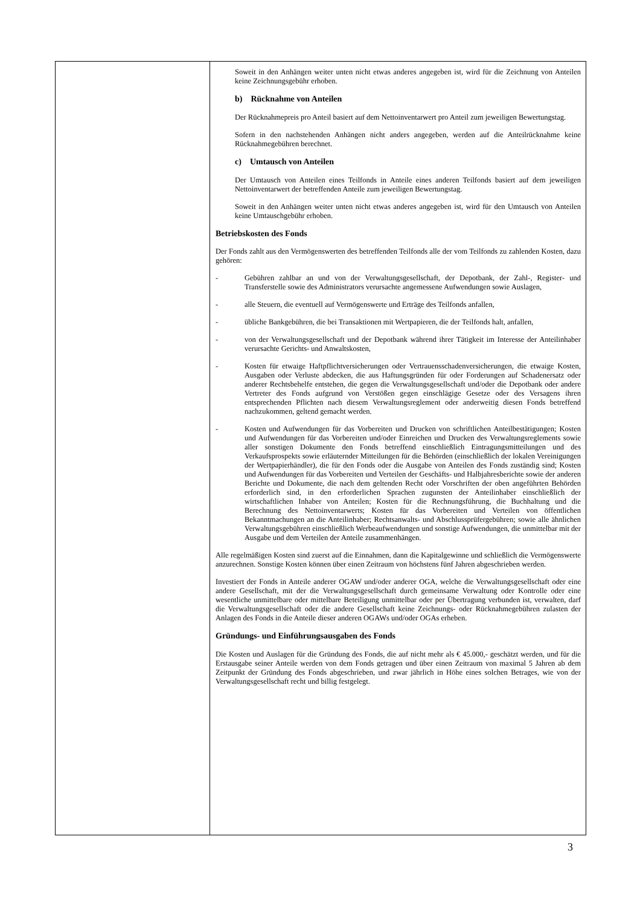Soweit in den Anhängen weiter unten nicht etwas anderes angegeben ist, wird für die Zeichnung von Anteilen keine Zeichnungsgebühr erhoben.
b) Rücknahme von Anteilen
Der Rücknahmepreis pro Anteil basiert auf dem Nettoinventarwert pro Anteil zum jeweiligen Bewertungstag.
Sofern in den nachstehenden Anhängen nicht anders angegeben, werden auf die Anteilrücknahme keine Rücknahmegebühren berechnet.
c) Umtausch von Anteilen
Der Umtausch von Anteilen eines Teilfonds in Anteile eines anderen Teilfonds basiert auf dem jeweiligen Nettoinventarwert der betreffenden Anteile zum jeweiligen Bewertungstag.
Soweit in den Anhängen weiter unten nicht etwas anderes angegeben ist, wird für den Umtausch von Anteilen keine Umtauschgebühr erhoben.
Betriebskosten des Fonds
Der Fonds zahlt aus den Vermögenswerten des betreffenden Teilfonds alle der vom Teilfonds zu zahlenden Kosten, dazu gehören:
- Gebühren zahlbar an und von der Verwaltungsgesellschaft, der Depotbank, der Zahl-, Register- und Transferstelle sowie des Administrators verursachte angemessene Aufwendungen sowie Auslagen,
- alle Steuern, die eventuell auf Vermögenswerte und Erträge des Teilfonds anfallen,
- übliche Bankgebühren, die bei Transaktionen mit Wertpapieren, die der Teilfonds halt, anfallen,
- von der Verwaltungsgesellschaft und der Depotbank während ihrer Tätigkeit im Interesse der Anteilinhaber verursachte Gerichts- und Anwaltskosten,
- Kosten für etwaige Haftpflichtversicherungen oder Vertrauensschadenversicherungen, die etwaige Kosten, Ausgaben oder Verluste abdecken, die aus Haftungsgründen für oder Forderungen auf Schadenersatz oder anderer Rechtsbehelfe entstehen, die gegen die Verwaltungsgesellschaft und/oder die Depotbank oder andere Vertreter des Fonds aufgrund von Verstößen gegen einschlägige Gesetze oder des Versagens ihren entsprechenden Pflichten nach diesem Verwaltungsreglement oder anderweitig diesen Fonds betreffend nachzukommen, geltend gemacht werden.
- Kosten und Aufwendungen für das Vorbereiten und Drucken von schriftlichen Anteilbestätigungen; Kosten und Aufwendungen für das Vorbereiten und/oder Einreichen und Drucken des Verwaltungsreglements sowie aller sonstigen Dokumente den Fonds betreffend einschließlich Eintragungsmitteilungen und des Verkaufsprospekts sowie erläuternder Mitteilungen für die Behörden (einschließlich der lokalen Vereinigungen der Wertpapierhändler), die für den Fonds oder die Ausgabe von Anteilen des Fonds zuständig sind; Kosten und Aufwendungen für das Vorbereiten und Verteilen der Geschäfts- und Halbjahresberichte sowie der anderen Berichte und Dokumente, die nach dem geltenden Recht oder Vorschriften der oben angeführten Behörden erforderlich sind, in den erforderlichen Sprachen zugunsten der Anteilinhaber einschließlich der wirtschaftlichen Inhaber von Anteilen; Kosten für die Rechnungsführung, die Buchhaltung und die Berechnung des Nettoinventarwerts; Kosten für das Vorbereiten und Verteilen von öffentlichen Bekanntmachungen an die Anteilinhaber; Rechtsanwalts- und Abschlussprüfergebühren; sowie alle ähnlichen Verwaltungsgebühren einschließlich Werbeaufwendungen und sonstige Aufwendungen, die unmittelbar mit der Ausgabe und dem Verteilen der Anteile zusammenhängen.
Alle regelmäßigen Kosten sind zuerst auf die Einnahmen, dann die Kapitalgewinne und schließlich die Vermögenswerte anzurechnen. Sonstige Kosten können über einen Zeitraum von höchstens fünf Jahren abgeschrieben werden.
Investiert der Fonds in Anteile anderer OGAW und/oder anderer OGA, welche die Verwaltungsgesellschaft oder eine andere Gesellschaft, mit der die Verwaltungsgesellschaft durch gemeinsame Verwaltung oder Kontrolle oder eine wesentliche unmittelbare oder mittelbare Beteiligung unmittelbar oder per Übertragung verbunden ist, verwalten, darf die Verwaltungsgesellschaft oder die andere Gesellschaft keine Zeichnungs- oder Rücknahmegebühren zulasten der Anlagen des Fonds in die Anteile dieser anderen OGAWs und/oder OGAs erheben.
Gründungs- und Einführungsausgaben des Fonds
Die Kosten und Auslagen für die Gründung des Fonds, die auf nicht mehr als € 45.000,- geschätzt werden, und für die Erstausgabe seiner Anteile werden von dem Fonds getragen und über einen Zeitraum von maximal 5 Jahren ab dem Zeitpunkt der Gründung des Fonds abgeschrieben, und zwar jährlich in Höhe eines solchen Betrages, wie von der Verwaltungsgesellschaft recht und billig festgelegt.
3